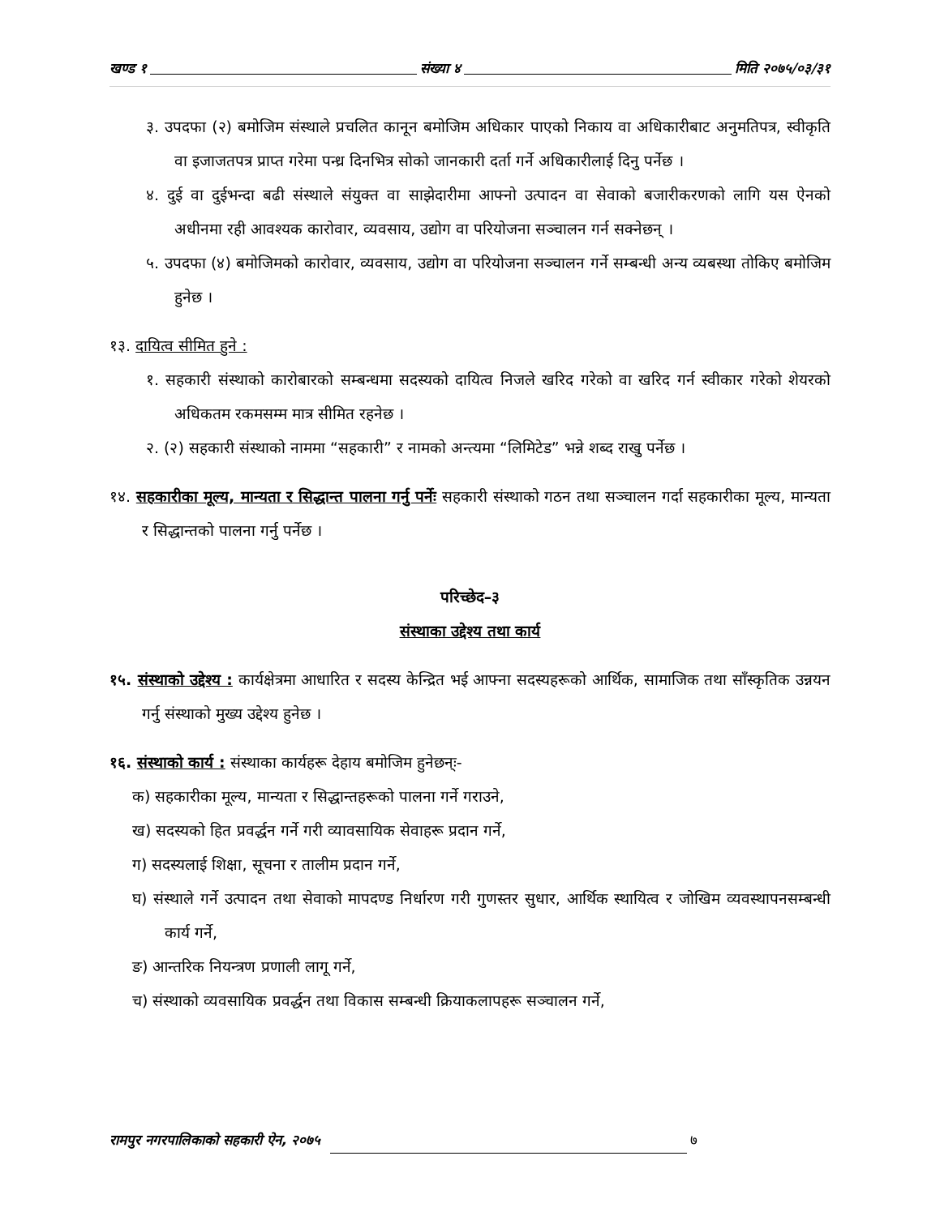खण्ड १ संख्या ४ मिति २०७५/०३/३१
३. उपदफा (२) बमोजिम संस्थाले प्रचलित कानून बमोजिम अधिकार पाएको निकाय वा अधिकारीबाट अनुमतिपत्र, स्वीकृति वा इजाजतपत्र प्राप्त गरेमा पन्ध्र दिनभित्र सोको जानकारी दर्ता गर्ने अधिकारीलाई दिनु पर्नेछ ।
४. दुई वा दुईभन्दा बढी संस्थाले संयुक्त वा साझेदारीमा आफ्नो उत्पादन वा सेवाको बजारीकरणको लागि यस ऐनको अधीनमा रही आवश्यक कारोवार, व्यवसाय, उद्योग वा परियोजना सञ्चालन गर्न सक्नेछन् ।
५. उपदफा (४) बमोजिमको कारोवार, व्यवसाय, उद्योग वा परियोजना सञ्चालन गर्ने सम्बन्धी अन्य व्यबस्था तोकिए बमोजिम हुनेछ ।
१३. दायित्व सीमित हुने :
१. सहकारी संस्थाको कारोबारको सम्बन्धमा सदस्यको दायित्व निजले खरिद गरेको वा खरिद गर्न स्वीकार गरेको शेयरको अधिकतम रकमसम्म मात्र सीमित रहनेछ ।
२. (२) सहकारी संस्थाको नाममा “सहकारी” र नामको अन्त्यमा “लिमिटेड” भन्ने शब्द राखु पर्नेछ ।
१४. सहकारीका मूल्य, मान्यता र सिद्धान्त पालना गर्नु पर्नेः सहकारी संस्थाको गठन तथा सञ्चालन गर्दा सहकारीका मूल्य, मान्यता र सिद्धान्तको पालना गर्नु पर्नेछ ।
परिच्छेद–३
संस्थाका उद्देश्य तथा कार्य
१५. संस्थाको उद्देश्य : कार्यक्षेत्रमा आधारित र सदस्य केन्द्रित भई आफ्ना सदस्यहरूको आर्थिक, सामाजिक तथा साँस्कृतिक उन्नयन गर्नु संस्थाको मुख्य उद्देश्य हुनेछ ।
१६. संस्थाको कार्य : संस्थाका कार्यहरू देहाय बमोजिम हुनेछन्ः-
क) सहकारीका मूल्य, मान्यता र सिद्धान्तहरूको पालना गर्ने गराउने,
ख) सदस्यको हित प्रवर्द्धन गर्ने गरी व्यावसायिक सेवाहरू प्रदान गर्ने,
ग) सदस्यलाई शिक्षा, सूचना र तालीम प्रदान गर्ने,
घ) संस्थाले गर्ने उत्पादन तथा सेवाको मापदण्ड निर्धारण गरी गुणस्तर सुधार, आर्थिक स्थायित्व र जोखिम व्यवस्थापनसम्बन्धी कार्य गर्ने,
ङ) आन्तरिक नियन्त्रण प्रणाली लागू गर्ने,
च) संस्थाको व्यवसायिक प्रवर्द्धन तथा विकास सम्बन्धी क्रियाकलापहरू सञ्चालन गर्ने,
रामपुर नगरपालिकाको सहकारी ऐन, २०७५ ७